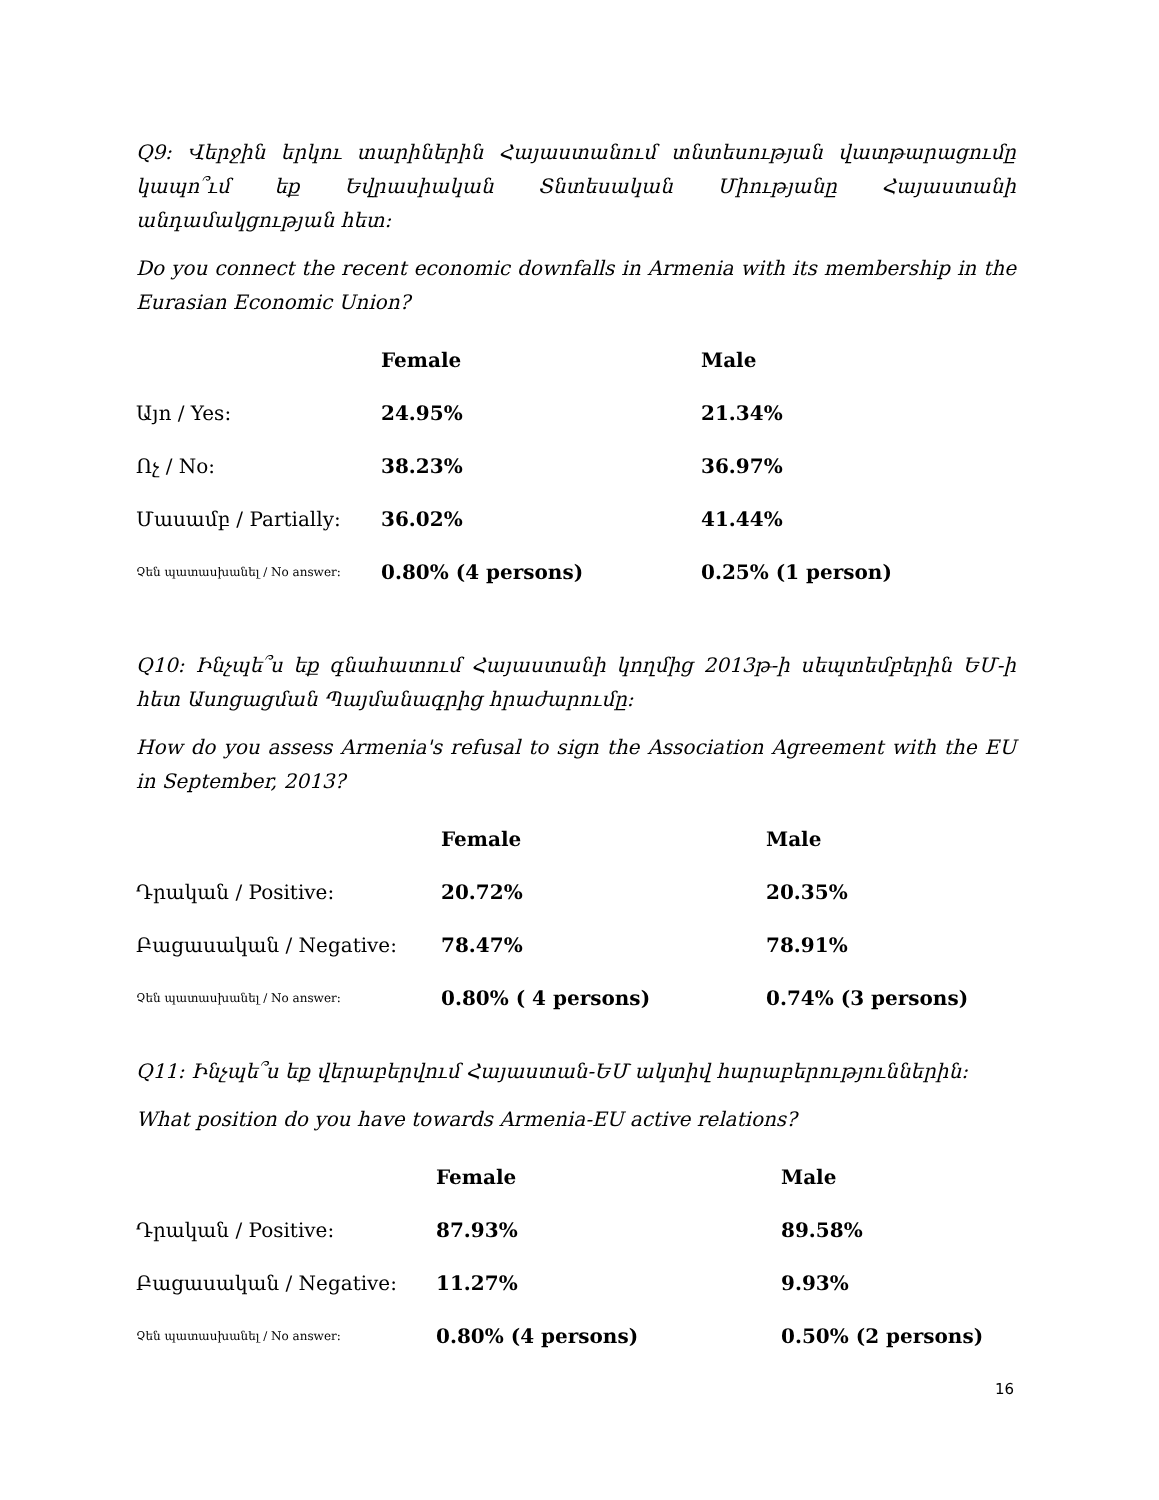Q9: Վերջին երկու տարիներին Հայաստանում տնտեսության վատթարացումը կապո՞ւմ եք Եվրասիական Տնտեսական Միությանը Հայաստանի անդամակցության հետ:
Do you connect the recent economic downfalls in Armenia with its membership in the Eurasian Economic Union?
| | Female | Male |
| --- | --- | --- |
| Այո / Yes: | 24.95% | 21.34% |
| Ոչ / No: | 38.23% | 36.97% |
| Մասամբ / Partially: | 36.02% | 41.44% |
| Չեն պատասխանել / No answer: | 0.80% (4 persons) | 0.25% (1 person) |
Q10: Ինչպե՞ս եք գնահատում Հայաստանի կողմից 2013թ-ի սեպտեմբերին ԵՄ-ի հետ Ասոցացման Պայմանագրից հրաժարումը:
How do you assess Armenia's refusal to sign the Association Agreement with the EU in September, 2013?
| | Female | Male |
| --- | --- | --- |
| Դրական / Positive: | 20.72% | 20.35% |
| Բացասական / Negative: | 78.47% | 78.91% |
| Չեն պատասխանել / No answer: | 0.80% ( 4 persons) | 0.74% (3 persons) |
Q11: Ինչպե՞ս եք վերաբերվում Հայաստան-ԵՄ ակտիվ հարաբերություններին:
What position do you have towards Armenia-EU active relations?
| | Female | Male |
| --- | --- | --- |
| Դրական / Positive: | 87.93% | 89.58% |
| Բացասական / Negative: | 11.27% | 9.93% |
| Չեն պատասխանել / No answer: | 0.80% (4 persons) | 0.50% (2 persons) |
16